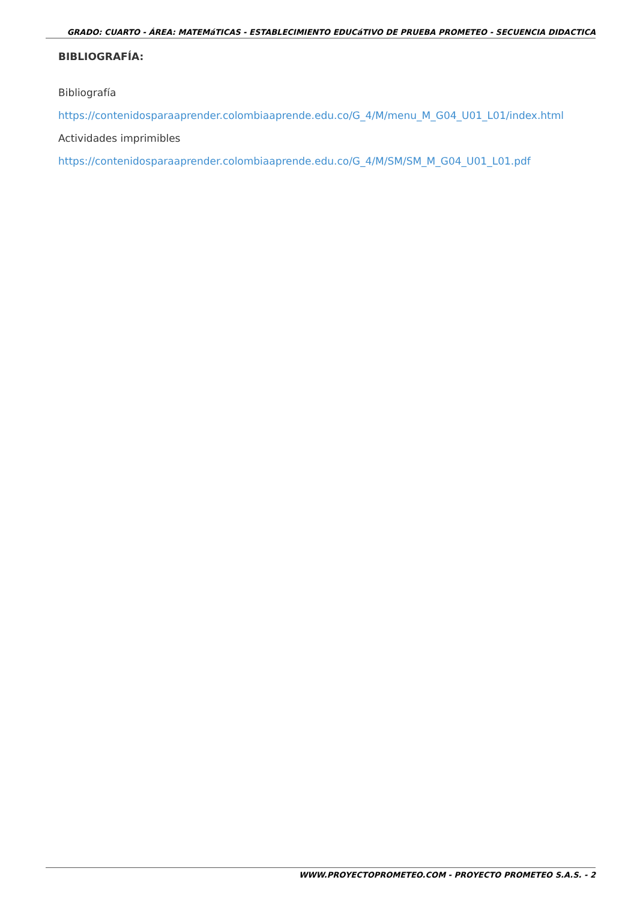GRADO: CUARTO - ÁREA: MATEMáTICAS - ESTABLECIMIENTO EDUCáTIVO DE PRUEBA PROMETEO - SECUENCIA DIDACTICA
BIBLIOGRAFÍA:
Bibliografía
https://contenidosparaaprender.colombiaaprende.edu.co/G_4/M/menu_M_G04_U01_L01/index.html
Actividades imprimibles
https://contenidosparaaprender.colombiaaprende.edu.co/G_4/M/SM/SM_M_G04_U01_L01.pdf
WWW.PROYECTOPROMETEO.COM - PROYECTO PROMETEO S.A.S. - 2